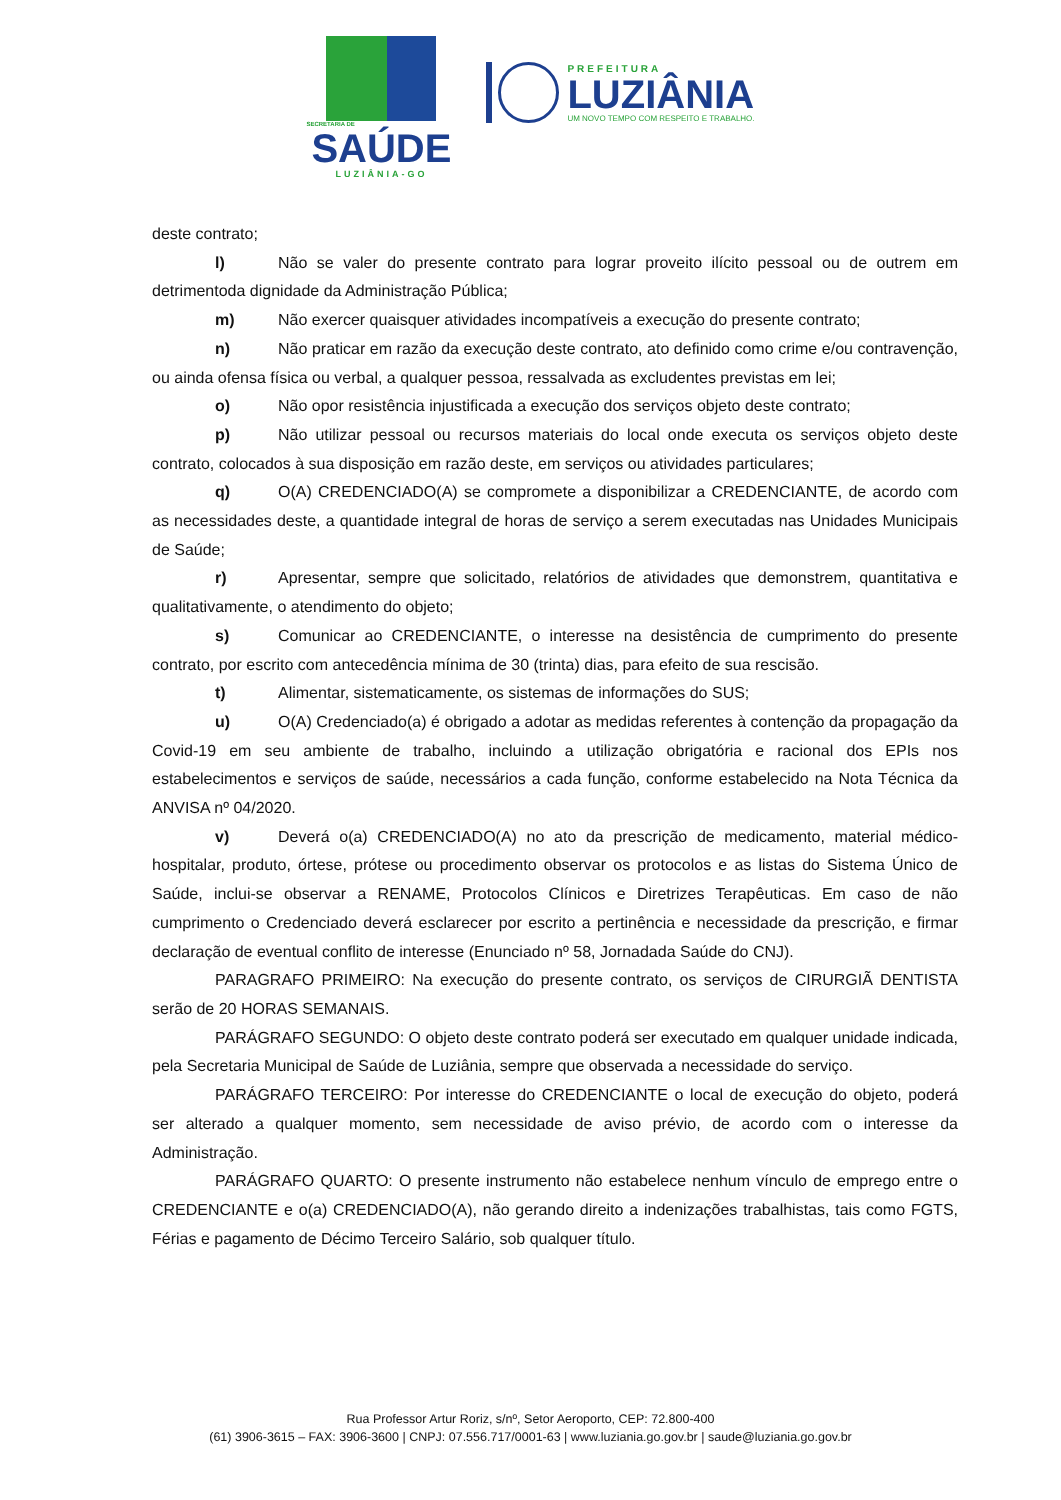SECRETARIA DE
SAÚDE
LUZIÂNIA-GO
PREFEITURA
LUZIÂNIA
UM NOVO TEMPO COM RESPEITO E TRABALHO.
deste contrato;
l) Não se valer do presente contrato para lograr proveito ilícito pessoal ou de outrem em detrimentoda dignidade da Administração Pública;
m) Não exercer quaisquer atividades incompatíveis a execução do presente contrato;
n) Não praticar em razão da execução deste contrato, ato definido como crime e/ou contravenção, ou ainda ofensa física ou verbal, a qualquer pessoa, ressalvada as excludentes previstas em lei;
o) Não opor resistência injustificada a execução dos serviços objeto deste contrato;
p) Não utilizar pessoal ou recursos materiais do local onde executa os serviços objeto deste contrato, colocados à sua disposição em razão deste, em serviços ou atividades particulares;
q) O(A) CREDENCIADO(A) se compromete a disponibilizar a CREDENCIANTE, de acordo com as necessidades deste, a quantidade integral de horas de serviço a serem executadas nas Unidades Municipais de Saúde;
r) Apresentar, sempre que solicitado, relatórios de atividades que demonstrem, quantitativa e qualitativamente, o atendimento do objeto;
s) Comunicar ao CREDENCIANTE, o interesse na desistência de cumprimento do presente contrato, por escrito com antecedência mínima de 30 (trinta) dias, para efeito de sua rescisão.
t) Alimentar, sistematicamente, os sistemas de informações do SUS;
u) O(A) Credenciado(a) é obrigado a adotar as medidas referentes à contenção da propagação da Covid-19 em seu ambiente de trabalho, incluindo a utilização obrigatória e racional dos EPIs nos estabelecimentos e serviços de saúde, necessários a cada função, conforme estabelecido na Nota Técnica da ANVISA nº 04/2020.
v) Deverá o(a) CREDENCIADO(A) no ato da prescrição de medicamento, material médico-hospitalar, produto, órtese, prótese ou procedimento observar os protocolos e as listas do Sistema Único de Saúde, inclui-se observar a RENAME, Protocolos Clínicos e Diretrizes Terapêuticas. Em caso de não cumprimento o Credenciado deverá esclarecer por escrito a pertinência e necessidade da prescrição, e firmar declaração de eventual conflito de interesse (Enunciado nº 58, Jornadada Saúde do CNJ).
PARAGRAFO PRIMEIRO: Na execução do presente contrato, os serviços de CIRURGIÃ DENTISTA serão de 20 HORAS SEMANAIS.
PARÁGRAFO SEGUNDO: O objeto deste contrato poderá ser executado em qualquer unidade indicada, pela Secretaria Municipal de Saúde de Luziânia, sempre que observada a necessidade do serviço.
PARÁGRAFO TERCEIRO: Por interesse do CREDENCIANTE o local de execução do objeto, poderá ser alterado a qualquer momento, sem necessidade de aviso prévio, de acordo com o interesse da Administração.
PARÁGRAFO QUARTO: O presente instrumento não estabelece nenhum vínculo de emprego entre o CREDENCIANTE e o(a) CREDENCIADO(A), não gerando direito a indenizações trabalhistas, tais como FGTS, Férias e pagamento de Décimo Terceiro Salário, sob qualquer título.
Rua Professor Artur Roriz, s/nº, Setor Aeroporto, CEP: 72.800-400
(61) 3906-3615 – FAX: 3906-3600 | CNPJ: 07.556.717/0001-63 | www.luziania.go.gov.br | saude@luziania.go.gov.br